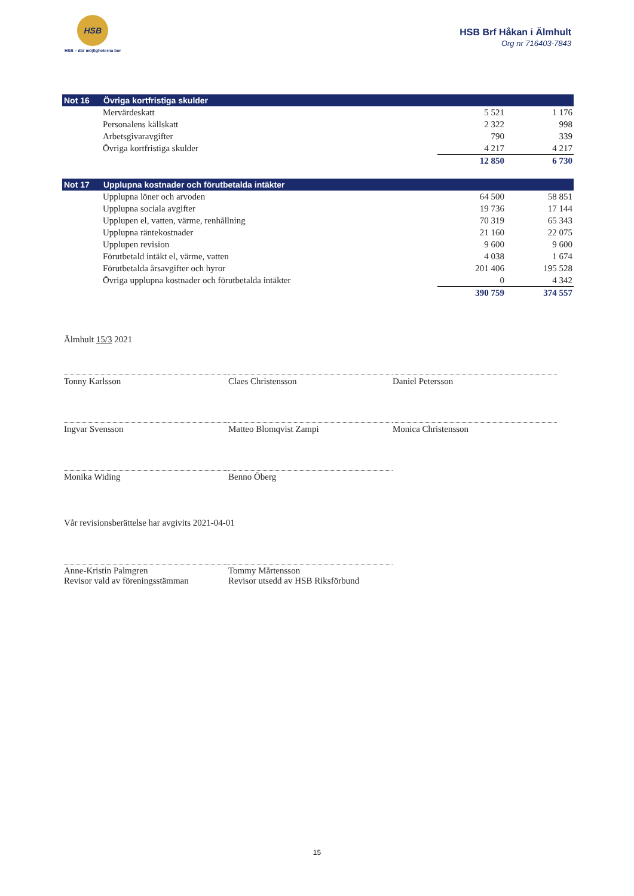HSB
HSB – där möjligheterna bor
HSB Brf Håkan i Älmhult
Org nr 716403-7843
| Not 16 | Övriga kortfristiga skulder | | |
| --- | --- | --- | --- |
| | Mervärdeskatt | 5 521 | 1 176 |
| | Personalens källskatt | 2 322 | 998 |
| | Arbetsgivaravgifter | 790 | 339 |
| | Övriga kortfristiga skulder | 4 217 | 4 217 |
| | | 12 850 | 6 730 |
| Not 17 | Upplupna kostnader och förutbetalda intäkter | | |
| --- | --- | --- | --- |
| | Upplupna löner och arvoden | 64 500 | 58 851 |
| | Upplupna sociala avgifter | 19 736 | 17 144 |
| | Upplupen el, vatten, värme, renhållning | 70 319 | 65 343 |
| | Upplupna räntekostnader | 21 160 | 22 075 |
| | Upplupen revision | 9 600 | 9 600 |
| | Förutbetald intäkt el, värme, vatten | 4 038 | 1 674 |
| | Förutbetalda årsavgifter och hyror | 201 406 | 195 528 |
| | Övriga upplupna kostnader och förutbetalda intäkter | 0 | 4 342 |
| | | 390 759 | 374 557 |
Älmhult 15/3 2021
Tonny Karlsson Claes Christensson Daniel Petersson
Ingvar Svensson Matteo Blomqvist Zampi Monica Christensson
Monika Widing Benno Öberg
Vår revisionsberättelse har avgivits 2021-04-01
Anne-Kristin Palmgren
Revisor vald av föreningsstämman
Tommy Mårtensson
Revisor utsedd av HSB Riksförbund
15